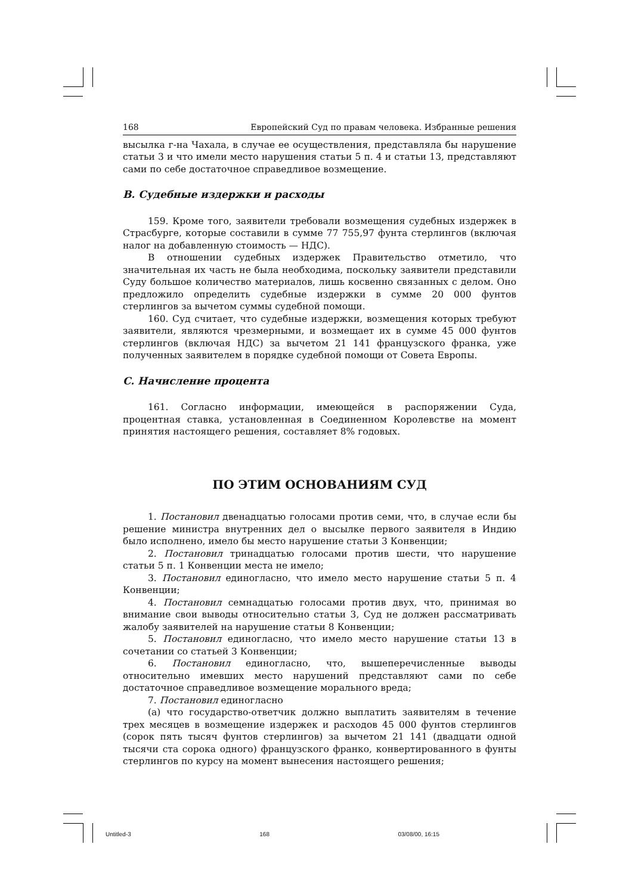168 Европейский Суд по правам человека. Избранные решения
высылка г-на Чахала, в случае ее осуществления, представляла бы нарушение статьи 3 и что имели место нарушения статьи 5 п. 4 и статьи 13, представляют сами по себе достаточное справедливое возмещение.
B. Судебные издержки и расходы
159. Кроме того, заявители требовали возмещения судебных издержек в Страсбурге, которые составили в сумме 77 755,97 фунта стерлингов (включая налог на добавленную стоимость — НДС).
В отношении судебных издержек Правительство отметило, что значительная их часть не была необходима, поскольку заявители представили Суду большое количество материалов, лишь косвенно связанных с делом. Оно предложило определить судебные издержки в сумме 20 000 фунтов стерлингов за вычетом суммы судебной помощи.
160. Суд считает, что судебные издержки, возмещения которых требуют заявители, являются чрезмерными, и возмещает их в сумме 45 000 фунтов стерлингов (включая НДС) за вычетом 21 141 французского франка, уже полученных заявителем в порядке судебной помощи от Совета Европы.
C. Начисление процента
161. Согласно информации, имеющейся в распоряжении Суда, процентная ставка, установленная в Соединенном Королевстве на момент принятия настоящего решения, составляет 8% годовых.
ПО ЭТИМ ОСНОВАНИЯМ СУД
1. Постановил двенадцатью голосами против семи, что, в случае если бы решение министра внутренних дел о высылке первого заявителя в Индию было исполнено, имело бы место нарушение статьи 3 Конвенции;
2. Постановил тринадцатью голосами против шести, что нарушение статьи 5 п. 1 Конвенции места не имело;
3. Постановил единогласно, что имело место нарушение статьи 5 п. 4 Конвенции;
4. Постановил семнадцатью голосами против двух, что, принимая во внимание свои выводы относительно статьи 3, Суд не должен рассматривать жалобу заявителей на нарушение статьи 8 Конвенции;
5. Постановил единогласно, что имело место нарушение статьи 13 в сочетании со статьей 3 Конвенции;
6. Постановил единогласно, что, вышеперечисленные выводы относительно имевших место нарушений представляют сами по себе достаточное справедливое возмещение морального вреда;
7. Постановил единогласно
(a) что государство-ответчик должно выплатить заявителям в течение трех месяцев в возмещение издержек и расходов 45 000 фунтов стерлингов (сорок пять тысяч фунтов стерлингов) за вычетом 21 141 (двадцати одной тысячи ста сорока одного) французского франко, конвертированного в фунты стерлингов по курсу на момент вынесения настоящего решения;
Untitled-3 168 03/08/00, 16:15